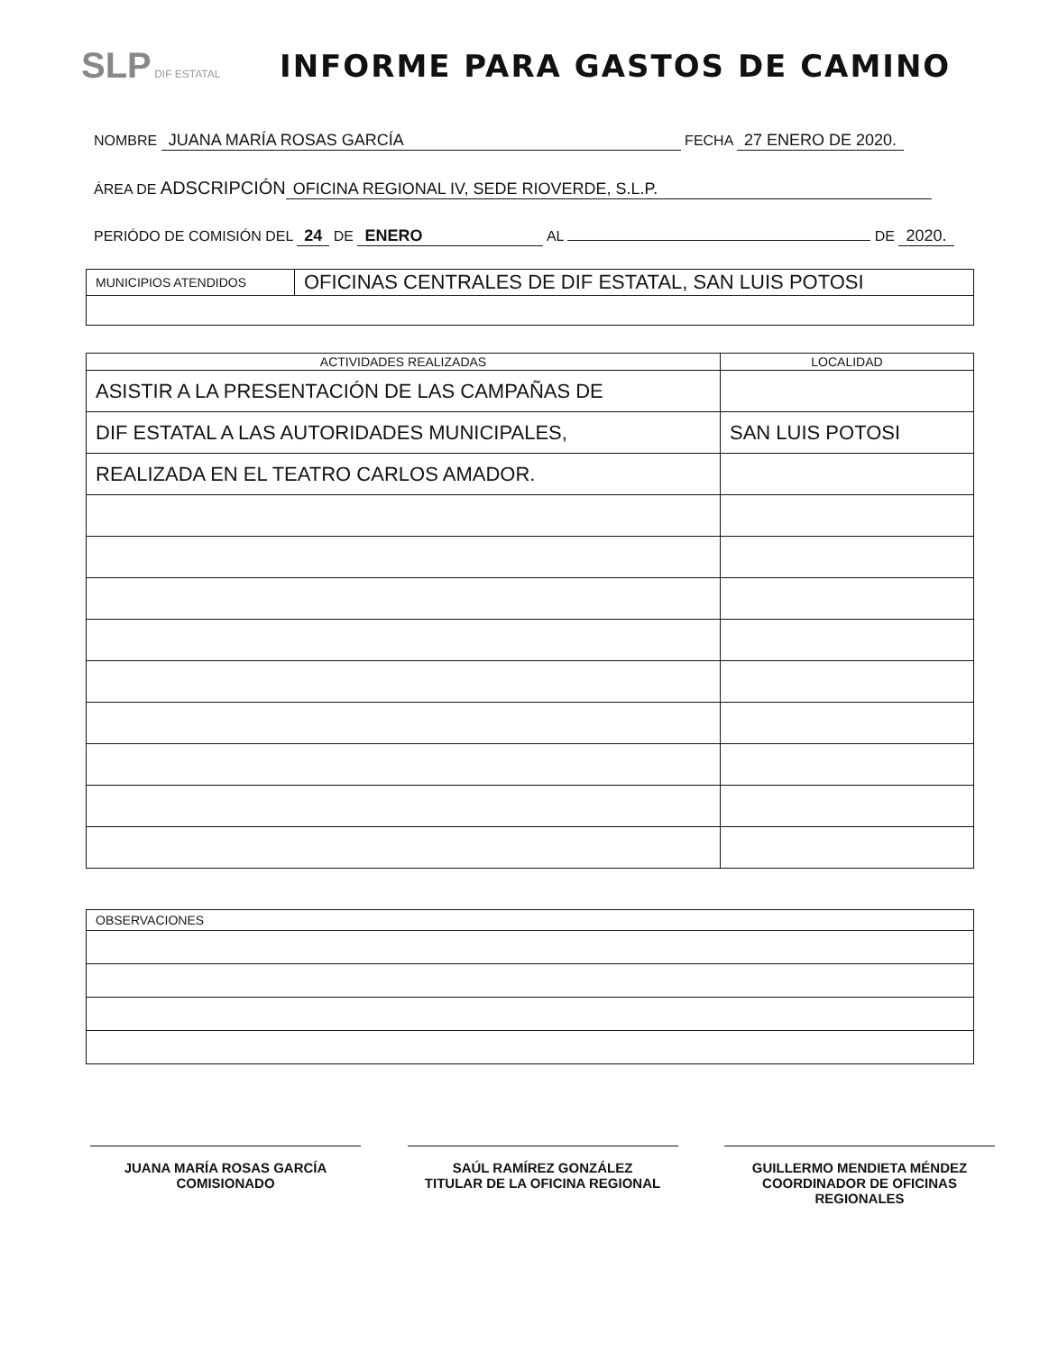SLP DIF ESTATAL
INFORME PARA GASTOS DE CAMINO
NOMBRE JUANA MARÍA ROSAS GARCÍA FECHA 27 ENERO DE 2020.
ÁREA DE ADSCRIPCIÓN OFICINA REGIONAL IV, SEDE RIOVERDE, S.L.P.
PERIÓDO DE COMISIÓN DEL 24 DE ENERO AL DE 2020.
| MUNICIPIOS ATENDIDOS | OFICINAS CENTRALES DE DIF ESTATAL, SAN LUIS POTOSI |
| ACTIVIDADES REALIZADAS | LOCALIDAD |
| --- | --- |
| ASISTIR A LA PRESENTACIÓN DE LAS CAMPAÑAS DE | |
| DIF ESTATAL A LAS AUTORIDADES MUNICIPALES, | SAN LUIS POTOSI |
| REALIZADA EN EL TEATRO CARLOS AMADOR. | |
| OBSERVACIONES |
JUANA MARÍA ROSAS GARCÍA
COMISIONADO
SAÚL RAMÍREZ GONZÁLEZ
TITULAR DE LA OFICINA REGIONAL
GUILLERMO MENDIETA MÉNDEZ
COORDINADOR DE OFICINAS REGIONALES